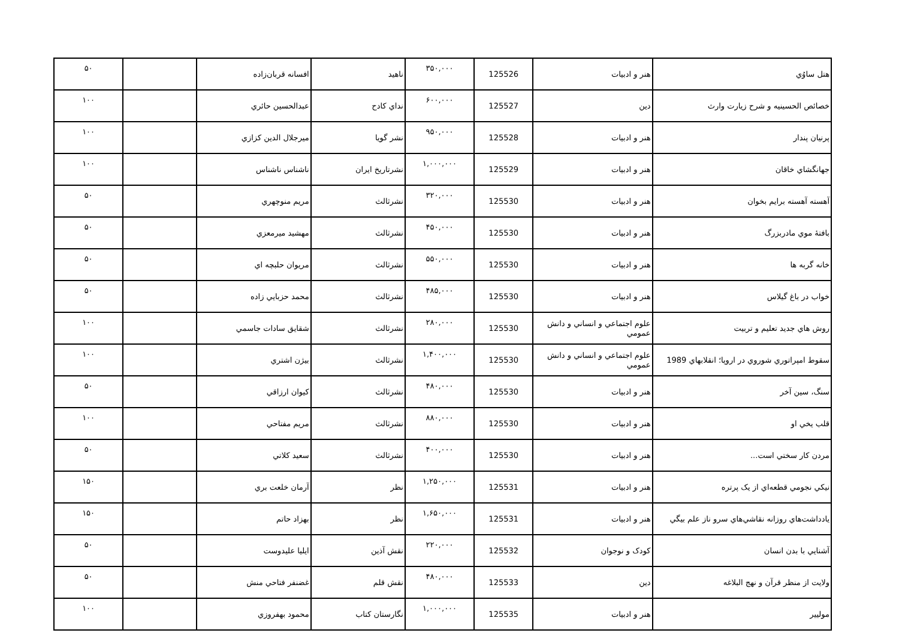| هتل ساوُي | هنر و ادبيات | 125526 | ۳۵۰,۰۰۰ | ناهيد | افسانه قربان‌زاده | | ۵۰ |
| خصائص الحسينيه و شرح زيارت وارث | دين | 125527 | ۶۰۰,۰۰۰ | نداي کادح | عبدالحسين حائري | | ۱۰۰ |
| پرنيان پندار | هنر و ادبيات | 125528 | ۹۵۰,۰۰۰ | نشر گويا | ميرجلال الدين كزازي | | ۱۰۰ |
| جهانگشاي خاقان | هنر و ادبيات | 125529 | ۱,۰۰۰,۰۰۰ | نشرتاريخ ايران | ناشناس ناشناس | | ۱۰۰ |
| آهسته آهسته برايم بخوان | هنر و ادبيات | 125530 | ۳۲۰,۰۰۰ | نشرثالث | مريم منوچهري | | ۵۰ |
| بافتۀ موي مادربزرگ | هنر و ادبيات | 125530 | ۴۵۰,۰۰۰ | نشرثالث | مهشيد ميرمعزي | | ۵۰ |
| خانه گربه ها | هنر و ادبيات | 125530 | ۵۵۰,۰۰۰ | نشرثالث | مريوان حلبچه اي | | ۵۰ |
| خواب در باغ گيلاس | هنر و ادبيات | 125530 | ۴۸۵,۰۰۰ | نشرثالث | محمد حزبايي زاده | | ۵۰ |
| روش هاي جديد تعليم و تربيت | علوم اجتماعي و انساني و دانش عمومي | 125530 | ۲۸۰,۰۰۰ | نشرثالث | شقايق سادات جاسمي | | ۱۰۰ |
| سقوط امپراتوري شوروي در اروپا؛ انقلابهاي 1989 | علوم اجتماعي و انساني و دانش عمومي | 125530 | ۱,۴۰۰,۰۰۰ | نشرثالث | بيژن اشتري | | ۱۰۰ |
| سنگ، سين آخر | هنر و ادبيات | 125530 | ۴۸۰,۰۰۰ | نشرثالث | كيوان ارزاقي | | ۵۰ |
| قلب يخي او | هنر و ادبيات | 125530 | ۸۸۰,۰۰۰ | نشرثالث | مريم مفتاحي | | ۱۰۰ |
| مردن کار سختي است... | هنر و ادبيات | 125530 | ۴۰۰,۰۰۰ | نشرثالث | سعيد كلاتي | | ۵۰ |
| نيکي نجومي قطعه‌اي از يک پرتره | هنر و ادبيات | 125531 | ۱,۲۵۰,۰۰۰ | نظر | آرمان خلعت بري | | ۱۵۰ |
| يادداشت‌هاي روزانه نقاشي‌هاي سرو ناز علم بيگي | هنر و ادبيات | 125531 | ۱,۶۵۰,۰۰۰ | نظر | بهزاد حاتم | | ۱۵۰ |
| آشنايي با بدن انسان | کودک و نوجوان | 125532 | ۲۲۰,۰۰۰ | نقش آذين | ايليا عليدوست | | ۵۰ |
| ولايت از منظر قرآن و نهج البلاغه | دين | 125533 | ۴۸۰,۰۰۰ | نقش قلم | غضنفر فتاحي منش | | ۵۰ |
| موليير | هنر و ادبيات | 125535 | ۱,۰۰۰,۰۰۰ | نگارستان کتاب | محمود بهفروزي | | ۱۰۰ |